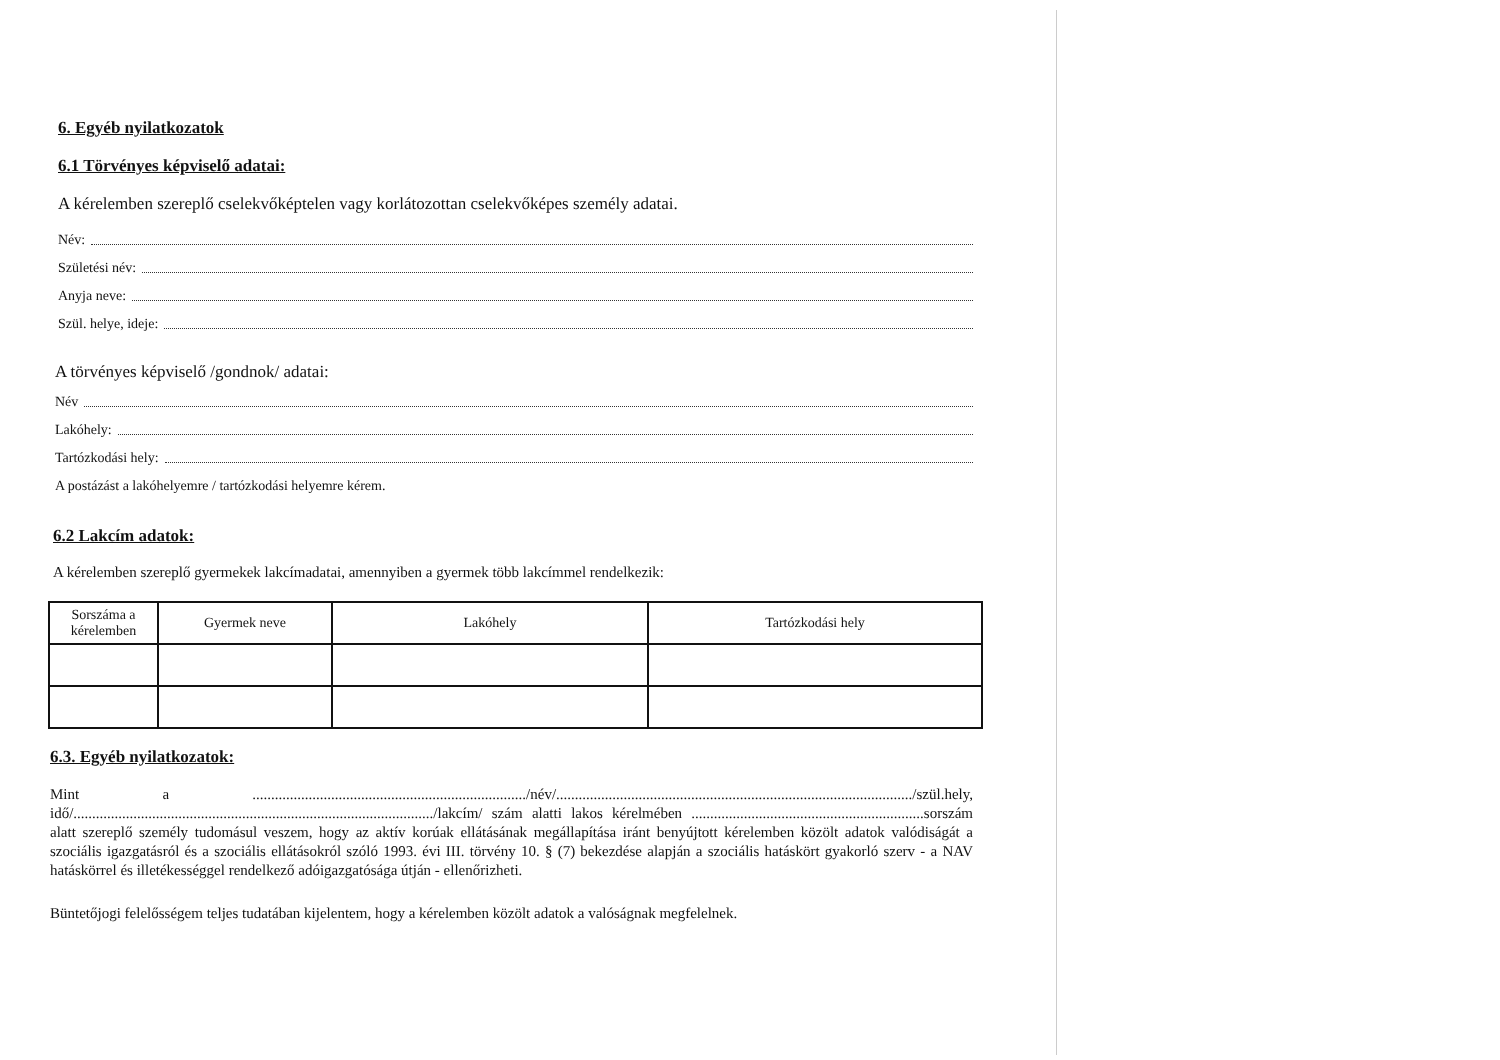6. Egyéb nyilatkozatok
6.1 Törvényes képviselő adatai:
A kérelemben szereplő cselekvőképtelen vagy korlátozottan cselekvőképes személy adatai.
Név:
Születési név:
Anyja neve:
Szül. helye, ideje:
A törvényes képviselő /gondnok/ adatai:
Név
Lakóhely:
Tartózkodási hely:
A postázást a lakóhelyemre / tartózkodási helyemre kérem.
6.2 Lakcím adatok:
A kérelemben szereplő gyermekek lakcímadatai, amennyiben a gyermek több lakcímmel rendelkezik:
| Sorszáma a kérelemben | Gyermek neve | Lakóhely | Tartózkodási hely |
| --- | --- | --- | --- |
6.3. Egyéb nyilatkozatok:
Mint a ........................................................................./név/.............................................................................................../szül.hely, idő/................................................................................................/lakcím/ szám alatti lakos kérelmében ..............................................................sorszám alatt szereplő személy tudomásul veszem, hogy az aktív korúak ellátásának megállapítása iránt benyújtott kérelemben közölt adatok valódiságát a szociális igazgatásról és a szociális ellátásokról szóló 1993. évi III. törvény 10. § (7) bekezdése alapján a szociális hatáskört gyakorló szerv - a NAV hatáskörrel és illetékességgel rendelkező adóigazgatósága útján - ellenőrizheti.
Büntetőjogi felelősségem teljes tudatában kijelentem, hogy a kérelemben közölt adatok a valóságnak megfelelnek.